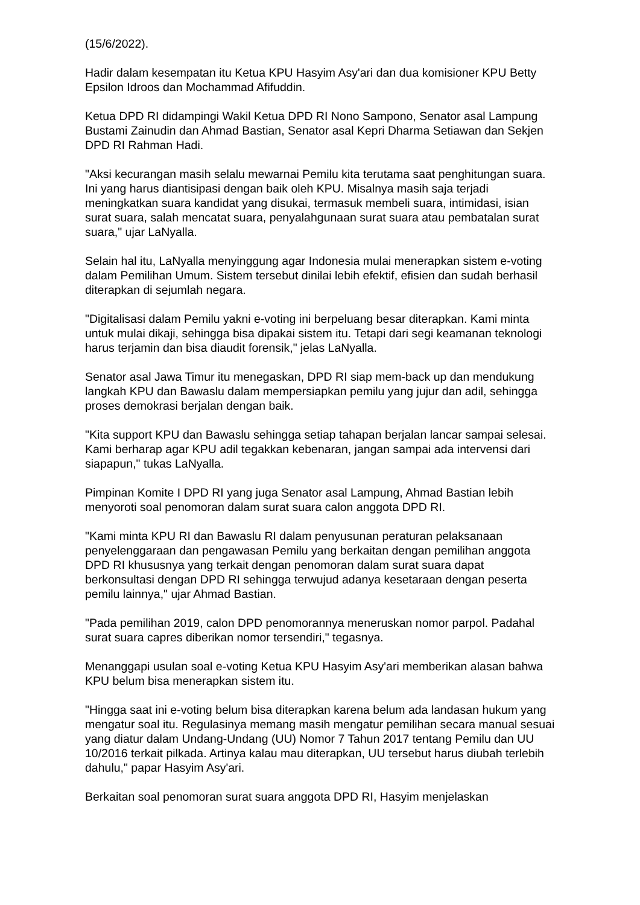(15/6/2022).
Hadir dalam kesempatan itu Ketua KPU Hasyim Asy'ari dan dua komisioner KPU Betty Epsilon Idroos dan Mochammad Afifuddin.
Ketua DPD RI didampingi Wakil Ketua DPD RI Nono Sampono, Senator asal Lampung Bustami Zainudin dan Ahmad Bastian, Senator asal Kepri Dharma Setiawan dan Sekjen DPD RI Rahman Hadi.
"Aksi kecurangan masih selalu mewarnai Pemilu kita terutama saat penghitungan suara. Ini yang harus diantisipasi dengan baik oleh KPU. Misalnya masih saja terjadi meningkatkan suara kandidat yang disukai, termasuk membeli suara, intimidasi, isian surat suara, salah mencatat suara, penyalahgunaan surat suara atau pembatalan surat suara," ujar LaNyalla.
Selain hal itu, LaNyalla menyinggung agar Indonesia mulai menerapkan sistem e-voting dalam Pemilihan Umum. Sistem tersebut dinilai lebih efektif, efisien dan sudah berhasil diterapkan di sejumlah negara.
"Digitalisasi dalam Pemilu yakni e-voting ini berpeluang besar diterapkan. Kami minta untuk mulai dikaji, sehingga bisa dipakai sistem itu. Tetapi dari segi keamanan teknologi harus terjamin dan bisa diaudit forensik," jelas LaNyalla.
Senator asal Jawa Timur itu menegaskan, DPD RI siap mem-back up dan mendukung langkah KPU dan Bawaslu dalam mempersiapkan pemilu yang jujur dan adil, sehingga proses demokrasi berjalan dengan baik.
"Kita support KPU dan Bawaslu sehingga setiap tahapan berjalan lancar sampai selesai. Kami berharap agar KPU adil tegakkan kebenaran, jangan sampai ada intervensi dari siapapun," tukas LaNyalla.
Pimpinan Komite I DPD RI yang juga Senator asal Lampung, Ahmad Bastian lebih menyoroti soal penomoran dalam surat suara calon anggota DPD RI.
"Kami minta KPU RI dan Bawaslu RI dalam penyusunan peraturan pelaksanaan penyelenggaraan dan pengawasan Pemilu yang berkaitan dengan pemilihan anggota DPD RI khususnya yang terkait dengan penomoran dalam surat suara dapat berkonsultasi dengan DPD RI sehingga terwujud adanya kesetaraan dengan peserta pemilu lainnya," ujar Ahmad Bastian.
"Pada pemilihan 2019, calon DPD penomorannya meneruskan nomor parpol. Padahal surat suara capres diberikan nomor tersendiri," tegasnya.
Menanggapi usulan soal e-voting Ketua KPU Hasyim Asy'ari memberikan alasan bahwa KPU belum bisa menerapkan sistem itu.
"Hingga saat ini e-voting belum bisa diterapkan karena belum ada landasan hukum yang mengatur soal itu. Regulasinya memang masih mengatur pemilihan secara manual sesuai yang diatur dalam Undang-Undang (UU) Nomor 7 Tahun 2017 tentang Pemilu dan UU 10/2016 terkait pilkada. Artinya kalau mau diterapkan, UU tersebut harus diubah terlebih dahulu," papar Hasyim Asy'ari.
Berkaitan soal penomoran surat suara anggota DPD RI, Hasyim menjelaskan